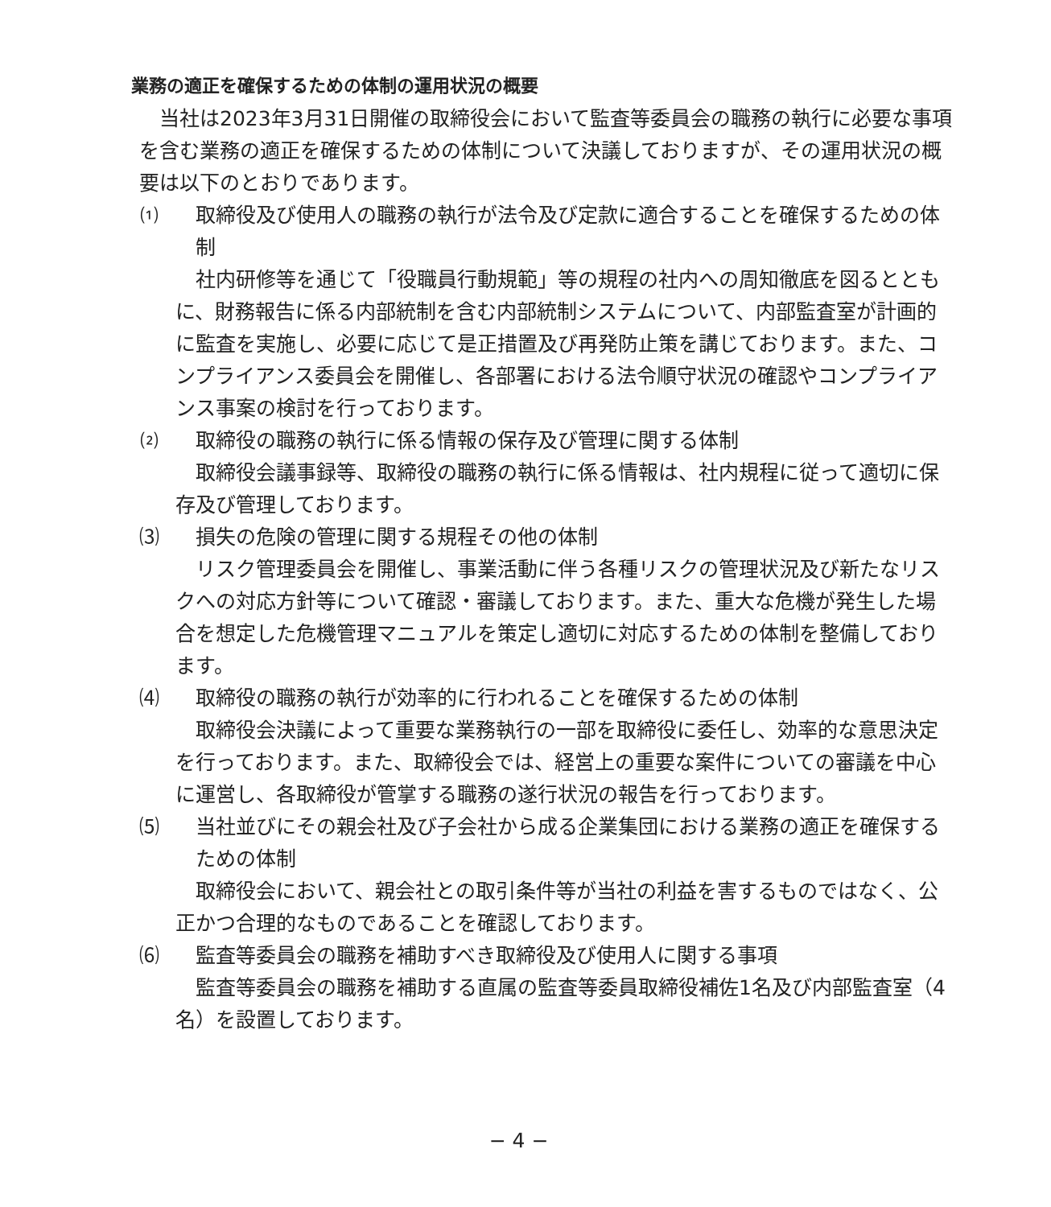業務の適正を確保するための体制の運用状況の概要
当社は2023年3月31日開催の取締役会において監査等委員会の職務の執行に必要な事項を含む業務の適正を確保するための体制について決議しておりますが、その運用状況の概要は以下のとおりであります。
⑴ 取締役及び使用人の職務の執行が法令及び定款に適合することを確保するための体制
社内研修等を通じて「役職員行動規範」等の規程の社内への周知徹底を図るとともに、財務報告に係る内部統制を含む内部統制システムについて、内部監査室が計画的に監査を実施し、必要に応じて是正措置及び再発防止策を講じております。また、コンプライアンス委員会を開催し、各部署における法令順守状況の確認やコンプライアンス事案の検討を行っております。
⑵ 取締役の職務の執行に係る情報の保存及び管理に関する体制
取締役会議事録等、取締役の職務の執行に係る情報は、社内規程に従って適切に保存及び管理しております。
⑶ 損失の危険の管理に関する規程その他の体制
リスク管理委員会を開催し、事業活動に伴う各種リスクの管理状況及び新たなリスクへの対応方針等について確認・審議しております。また、重大な危機が発生した場合を想定した危機管理マニュアルを策定し適切に対応するための体制を整備しております。
⑷ 取締役の職務の執行が効率的に行われることを確保するための体制
取締役会決議によって重要な業務執行の一部を取締役に委任し、効率的な意思決定を行っております。また、取締役会では、経営上の重要な案件についての審議を中心に運営し、各取締役が管掌する職務の遂行状況の報告を行っております。
⑸ 当社並びにその親会社及び子会社から成る企業集団における業務の適正を確保するための体制
取締役会において、親会社との取引条件等が当社の利益を害するものではなく、公正かつ合理的なものであることを確認しております。
⑹ 監査等委員会の職務を補助すべき取締役及び使用人に関する事項
監査等委員会の職務を補助する直属の監査等委員取締役補佐1名及び内部監査室（4名）を設置しております。
− 4 −